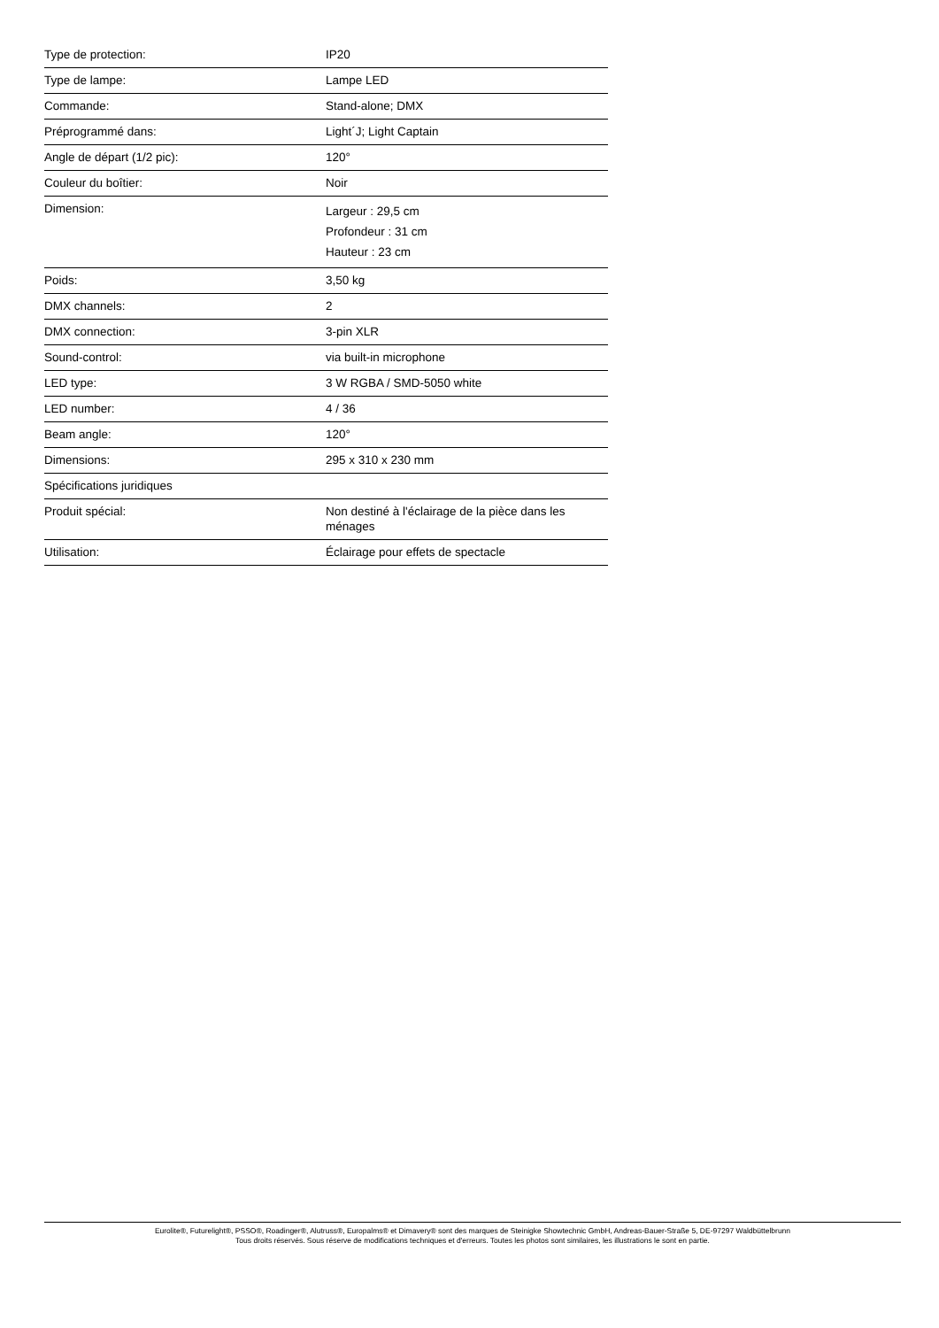| Type de protection: | IP20 |
| Type de lampe: | Lampe LED |
| Commande: | Stand-alone; DMX |
| Préprogrammé dans: | Light´J; Light Captain |
| Angle de départ (1/2 pic): | 120° |
| Couleur du boîtier: | Noir |
| Dimension: | Largeur : 29,5 cm Profondeur : 31 cm Hauteur : 23 cm |
| Poids: | 3,50 kg |
| DMX channels: | 2 |
| DMX connection: | 3-pin XLR |
| Sound-control: | via built-in microphone |
| LED type: | 3 W RGBA / SMD-5050 white |
| LED number: | 4 / 36 |
| Beam angle: | 120° |
| Dimensions: | 295 x 310 x 230 mm |
| Spécifications juridiques | |
| Produit spécial: | Non destiné à l'éclairage de la pièce dans les ménages |
| Utilisation: | Éclairage pour effets de spectacle |
Eurolite®, Futurelight®, PSSO®, Roadinger®, Alutruss®, Europalms® et Dimavery® sont des marques de Steinigke Showtechnic GmbH, Andreas-Bauer-Straße 5, DE-97297 Waldbüttelbrunn
Tous droits réservés. Sous réserve de modifications techniques et d'erreurs. Toutes les photos sont similaires, les illustrations le sont en partie.